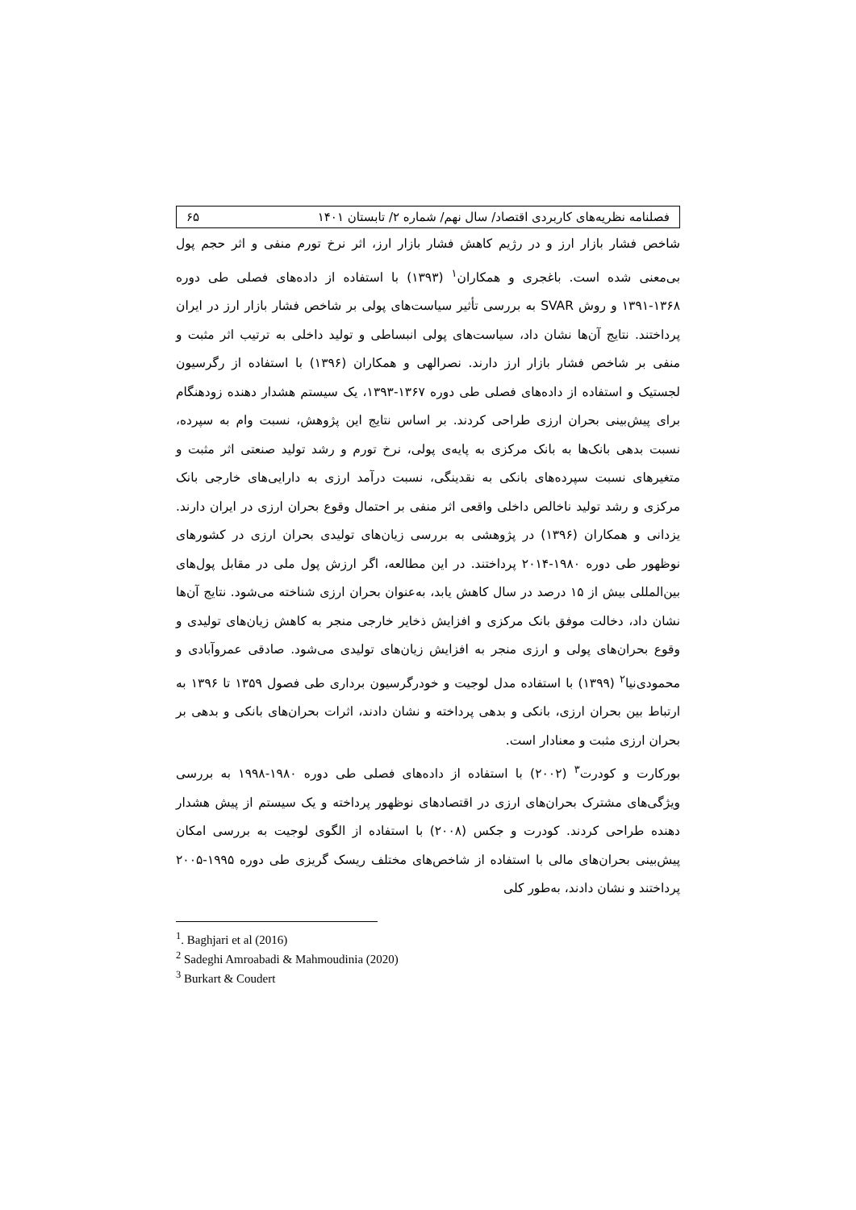فصلنامه نظریه‌های کاربردی اقتصاد/ سال نهم/ شماره ۲/ تابستان ۱۴۰۱ ۶۵
شاخص فشار بازار ارز و در رژیم کاهش فشار بازار ارز، اثر نرخ تورم منفی و اثر حجم پول بی‌معنی شده است. باغجری و همکاران<sup>۱</sup> (۱۳۹۳) با استفاده از داده‌های فصلی طی دوره ۱۳۶۸-۱۳۹۱ و روش SVAR به بررسی تأثیر سیاست‌های پولی بر شاخص فشار بازار ارز در ایران پرداختند. نتایج آن‌ها نشان داد، سیاست‌های پولی انبساطی و تولید داخلی به ترتیب اثر مثبت و منفی بر شاخص فشار بازار ارز دارند. نصرالهی و همکاران (۱۳۹۶) با استفاده از رگرسیون لجستیک و استفاده از داده‌های فصلی طی دوره ۱۳۶۷-۱۳۹۳، یک سیستم هشدار دهنده زودهنگام برای پیش‌بینی بحران ارزی طراحی کردند. بر اساس نتایج این پژوهش، نسبت وام به سپرده، نسبت بدهی بانک‌ها به بانک مرکزی به پایه‌ی پولی، نرخ تورم و رشد تولید صنعتی اثر مثبت و متغیرهای نسبت سپرده‌های بانکی به نقدینگی، نسبت درآمد ارزی به دارایی‌های خارجی بانک مرکزی و رشد تولید ناخالص داخلی واقعی اثر منفی بر احتمال وقوع بحران ارزی در ایران دارند. یزدانی و همکاران (۱۳۹۶) در پژوهشی به بررسی زیان‌های تولیدی بحران ارزی در کشورهای نوظهور طی دوره ۱۹۸۰-۲۰۱۴ پرداختند. در این مطالعه، اگر ارزش پول ملی در مقابل پول‌های بین‌المللی بیش از ۱۵ درصد در سال کاهش یابد، به‌عنوان بحران ارزی شناخته می‌شود. نتایج آن‌ها نشان داد، دخالت موفق بانک مرکزی و افزایش ذخایر خارجی منجر به کاهش زیان‌های تولیدی و وقوع بحران‌های پولی و ارزی منجر به افزایش زیان‌های تولیدی می‌شود. صادقی عمروآبادی و محمودی‌نیا<sup>۲</sup> (۱۳۹۹) با استفاده مدل لوجیت و خودرگرسیون برداری طی فصول ۱۳۵۹ تا ۱۳۹۶ به ارتباط بین بحران ارزی، بانکی و بدهی پرداخته و نشان دادند، اثرات بحران‌های بانکی و بدهی بر بحران ارزی مثبت و معنادار است.
بورکارت و کودرت<sup>۳</sup> (۲۰۰۲) با استفاده از داده‌های فصلی طی دوره ۱۹۸۰-۱۹۹۸ به بررسی ویژگی‌های مشترک بحران‌های ارزی در اقتصادهای نوظهور پرداخته و یک سیستم از پیش هشدار دهنده طراحی کردند. کودرت و جکس (۲۰۰۸) با استفاده از الگوی لوجیت به بررسی امکان پیش‌بینی بحران‌های مالی با استفاده از شاخص‌های مختلف ریسک گریزی طی دوره ۱۹۹۵-۲۰۰۵ پرداختند و نشان دادند، به‌طور کلی
<sup>1</sup>. Baghjari et al (2016)
<sup>2</sup> Sadeghi Amroabadi & Mahmoudinia (2020)
<sup>3</sup> Burkart & Coudert